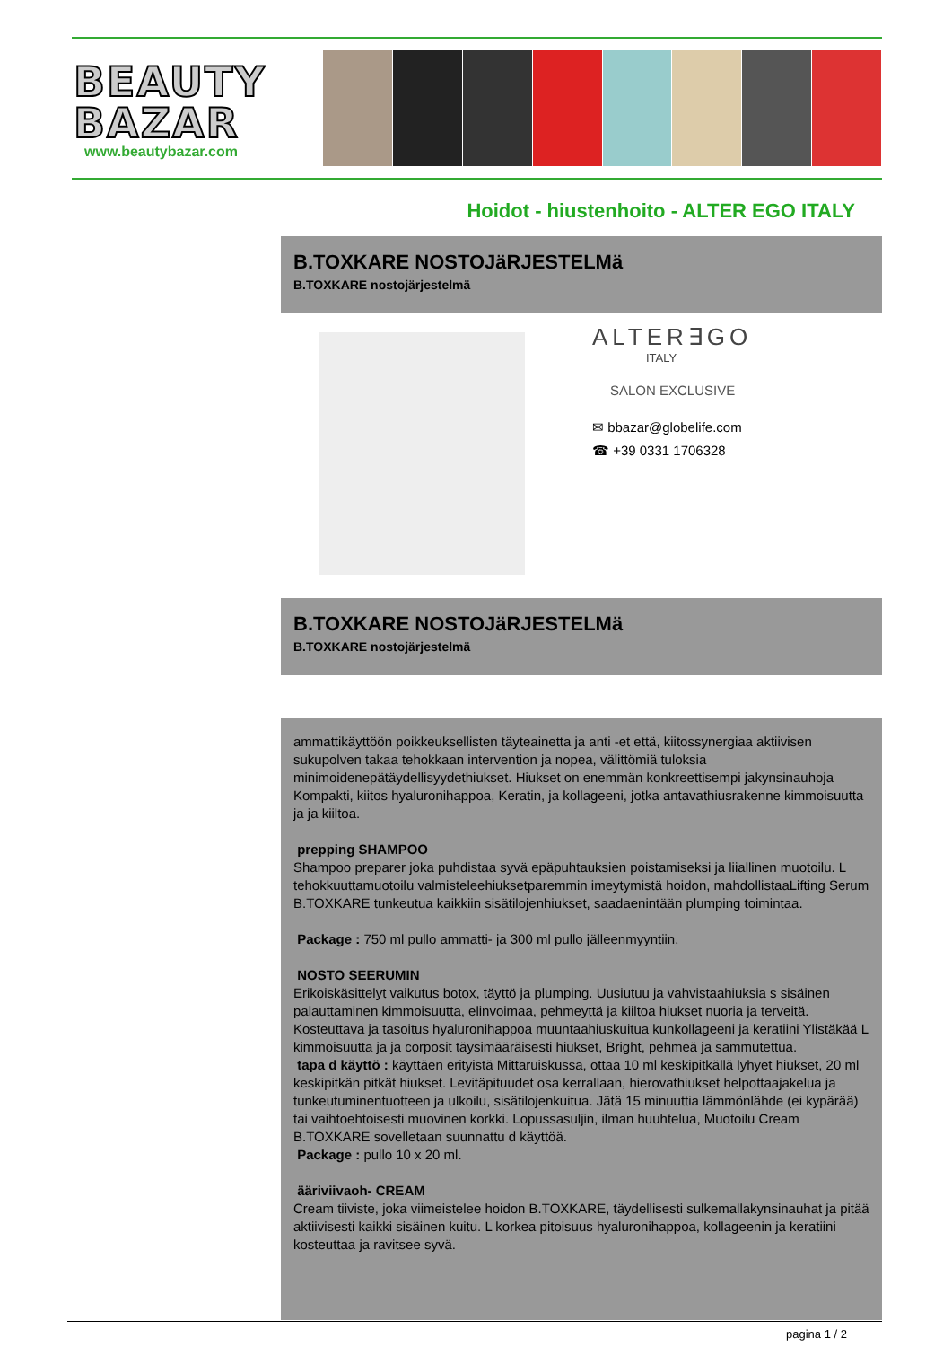BEAUTY
BAZAR
www.beautybazar.com
Hoidot - hiustenhoito - ALTER EGO ITALY
B.TOXKARE NOSTOJäRJESTELMä
B.TOXKARE nostojärjestelmä
ALTER∃GO
ITALY
SALON EXCLUSIVE
✉ bbazar@globelife.com
☎ +39 0331 1706328
B.TOXKARE NOSTOJäRJESTELMä
B.TOXKARE nostojärjestelmä
ammattikäyttöön poikkeuksellisten täyteainetta ja anti -et että, kiitossynergiaa aktiivisen sukupolven takaa tehokkaan intervention ja nopea, välittömiä tuloksia minimoidenepätäydellisyydethiukset. Hiukset on enemmän konkreettisempi jakynsinauhoja Kompakti, kiitos hyaluronihappoa, Keratin, ja kollageeni, jotka antavathiusrakenne kimmoisuutta ja ja kiiltoa.
prepping SHAMPOO
Shampoo preparer joka puhdistaa syvä epäpuhtauksien poistamiseksi ja liiallinen muotoilu. L tehokkuuttamuotoilu valmisteleehiuksetparemmin imeytymistä hoidon, mahdollistaaLifting Serum B.TOXKARE tunkeutua kaikkiin sisätilojenhiukset, saadaenintään plumping toimintaa.
Package : 750 ml pullo ammatti- ja 300 ml pullo jälleenmyyntiin.
NOSTO SEERUMIN
Erikoiskäsittelyt vaikutus botox, täyttö ja plumping. Uusiutuu ja vahvistaahiuksia s sisäinen palauttaminen kimmoisuutta, elinvoimaa, pehmeyttä ja kiiltoa hiukset nuoria ja terveitä. Kosteuttava ja tasoitus hyaluronihappoa muuntaahiuskuitua kunkollageeni ja keratiini Ylistäkää L kimmoisuutta ja ja corposit täysimääräisesti hiukset, Bright, pehmeä ja sammutettua.
tapa d käyttö : käyttäen erityistä Mittaruiskussa, ottaa 10 ml keskipitkällä lyhyet hiukset, 20 ml keskipitkän pitkät hiukset. Levitäpituudet osa kerrallaan, hierovathiukset helpottaajakelua ja tunkeutuminentuotteen ja ulkoilu, sisätilojenkuitua. Jätä 15 minuuttia lämmönlähde (ei kypärää) tai vaihtoehtoisesti muovinen korkki. Lopussasuljin, ilman huuhtelua, Muotoilu Cream B.TOXKARE sovelletaan suunnattu d käyttöä.
Package : pullo 10 x 20 ml.
ääriviivaoh- CREAM
Cream tiiviste, joka viimeistelee hoidon B.TOXKARE, täydellisesti sulkemallakynsinauhat ja pitää aktiivisesti kaikki sisäinen kuitu. L korkea pitoisuus hyaluronihappoa, kollageenin ja keratiini kosteuttaa ja ravitsee syvä.
pagina 1 / 2